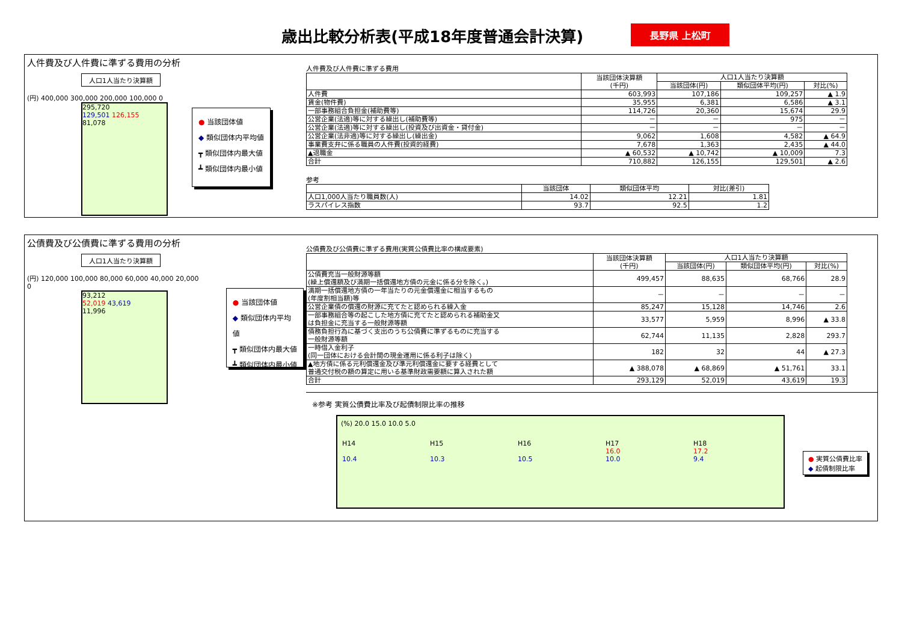歳出比較分析表(平成18年度普通会計決算)
長野県 上松町
人件費及び人件費に準ずる費用の分析
人口1人当たり決算額
(円) 400,000 300,000 200,000 100,000 0
295,720
129,501 126,155
81,078
● 当該団体値
◆ 類似団体内平均値
┳ 類似団体内最大値
┻ 類似団体内最小値
人件費及び人件費に準ずる費用
| | 当該団体決算額 (千円) | 人口1人当たり決算額 | | |
| --- | --- | --- | --- | --- |
| | | 当該団体(円) | 類似団体平均(円) | 対比(%) |
| 人件費 | 603,993 | 107,186 | 109,257 | ▲ 1.9 |
| 賃金(物件費) | 35,955 | 6,381 | 6,586 | ▲ 3.1 |
| 一部事務組合負担金(補助費等) | 114,726 | 20,360 | 15,674 | 29.9 |
| 公営企業(法適)等に対する繰出し(補助費等) | － | － | 975 | － |
| 公営企業(法適)等に対する繰出し(投資及び出資金・貸付金) | － | － | － | － |
| 公営企業(法非適)等に対する繰出し(繰出金) | 9,062 | 1,608 | 4,582 | ▲ 64.9 |
| 事業費支弁に係る職員の人件費(投資的経費) | 7,678 | 1,363 | 2,435 | ▲ 44.0 |
| ▲退職金 | ▲ 60,532 | ▲ 10,742 | ▲ 10,009 | 7.3 |
| 合計 | 710,882 | 126,155 | 129,501 | ▲ 2.6 |
参考
| | 当該団体 | 類似団体平均 | 対比(差引) |
| --- | --- | --- | --- |
| 人口1,000人当たり職員数(人) | 14.02 | 12.21 | 1.81 |
| ラスパイレス指数 | 93.7 | 92.5 | 1.2 |
公債費及び公債費に準ずる費用の分析
人口1人当たり決算額
(円) 120,000 100,000 80,000 60,000 40,000 20,000 0
93,212
52,019 43,619
11,996
● 当該団体値
◆ 類似団体内平均値
┳ 類似団体内最大値
┻ 類似団体内最小値
公債費及び公債費に準ずる費用(実質公債費比率の構成要素)
| | 当該団体決算額 (千円) | 人口1人当たり決算額 | | |
| --- | --- | --- | --- | --- |
| | | 当該団体(円) | 類似団体平均(円) | 対比(%) |
| 公債費充当一般財源等額 (繰上償還額及び満期一括償還地方債の元金に係る分を除く。) | 499,457 | 88,635 | 68,766 | 28.9 |
| 満期一括償還地方債の一年当たりの元金償還金に相当するもの (年度割相当額)等 | － | － | － | － |
| 公営企業債の償還の財源に充てたと認められる繰入金 | 85,247 | 15,128 | 14,746 | 2.6 |
| 一部事務組合等の起こした地方債に充てたと認められる補助金又 は負担金に充当する一般財源等額 | 33,577 | 5,959 | 8,996 | ▲ 33.8 |
| 債務負担行為に基づく支出のうち公債費に準ずるものに充当する 一般財源等額 | 62,744 | 11,135 | 2,828 | 293.7 |
| 一時借入金利子 (同一団体における会計間の現金運用に係る利子は除く) | 182 | 32 | 44 | ▲ 27.3 |
| ▲地方債に係る元利償還金及び準元利償還金に要する経費として 普通交付税の額の算定に用いる基準財政需要額に算入された額 | ▲ 388,078 | ▲ 68,869 | ▲ 51,761 | 33.1 |
| 合計 | 293,129 | 52,019 | 43,619 | 19.3 |
※参考 実質公債費比率及び起債制限比率の推移
(%) 20.0 15.0 10.0 5.0
| H14 | H15 | H16 | H17 | H18 |
| | | | 16.0 | 17.2 |
| 10.4 | 10.3 | 10.5 | 10.0 | 9.4 |
● 実質公債費比率
◆ 起債制限比率